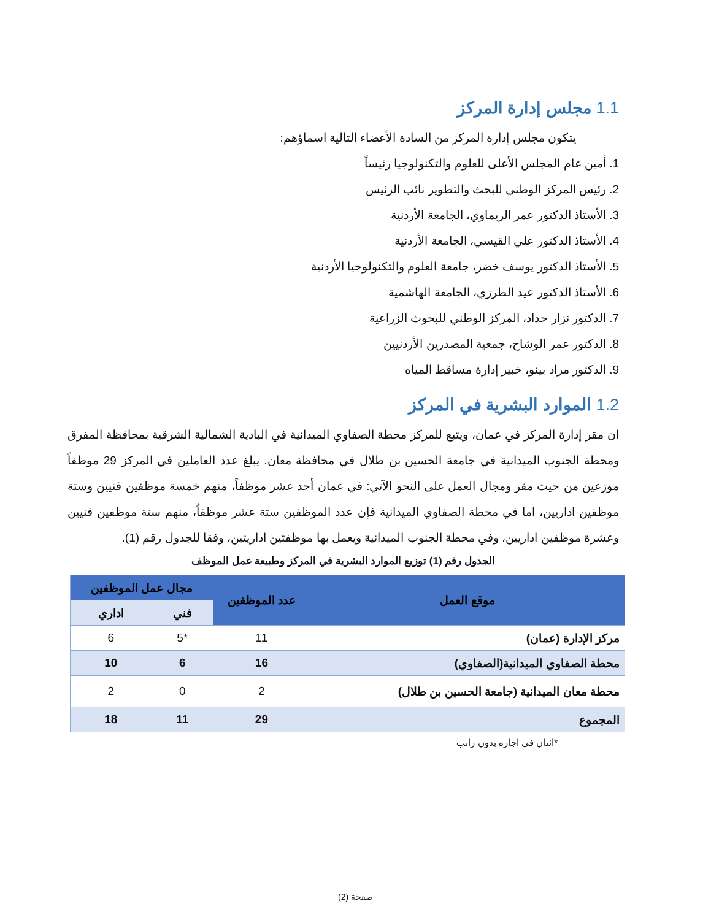1.1 مجلس إدارة المركز
يتكون مجلس إدارة المركز من السادة الأعضاء التالية اسماؤهم:
1. أمين عام المجلس الأعلى للعلوم والتكنولوجيا رئيساً
2. رئيس المركز الوطني للبحث والتطوير نائب الرئيس
3. الأستاذ الدكتور عمر الريماوي، الجامعة الأردنية
4. الأستاذ الدكتور علي القيسي، الجامعة الأردنية
5. الأستاذ الدكتور يوسف خضر، جامعة العلوم والتكنولوجيا الأردنية
6. الأستاذ الدكتور عيد الطرزي، الجامعة الهاشمية
7. الدكتور نزار حداد، المركز الوطني للبحوث الزراعية
8. الدكتور عمر الوشاح، جمعية المصدرين الأردنيين
9. الدكتور مراد بينو، خبير إدارة مساقط المياه
1.2 الموارد البشرية في المركز
ان مقر إدارة المركز في عمان، ويتبع للمركز محطة الصفاوي الميدانية في البادية الشمالية الشرقية بمحافظة المفرق ومحطة الجنوب الميدانية في جامعة الحسين بن طلال في محافظة معان. يبلغ عدد العاملين في المركز 29 موظفاً موزعين من حيث مقر ومجال العمل على النحو الآتي: في عمان أحد عشر موظفاً، منهم خمسة موظفين فنيين وستة موظفين اداريين، اما في محطة الصفاوي الميدانية فإن عدد الموظفين ستة عشر موظفاُ، منهم ستة موظفين فنيين وعشرة موظفين اداريين، وفي محطة الجنوب الميدانية ويعمل بها موظفتين اداريتين، وفقا للجدول رقم (1).
الجدول رقم (1) توزيع الموارد البشرية في المركز وطبيعة عمل الموظف
| موقع العمل | عدد الموظفين | مجال عمل الموظفين | |
| --- | --- | --- | --- |
| | | فني | اداري |
| مركز الإدارة (عمان) | 11 | *5 | 6 |
| محطة الصفاوي الميدانية(الصفاوي) | 16 | 6 | 10 |
| محطة معان الميدانية (جامعة الحسين بن طلال) | 2 | 0 | 2 |
| المجموع | 29 | 11 | 18 |
*اثنان في اجازه بدون راتب
صفحة (2)